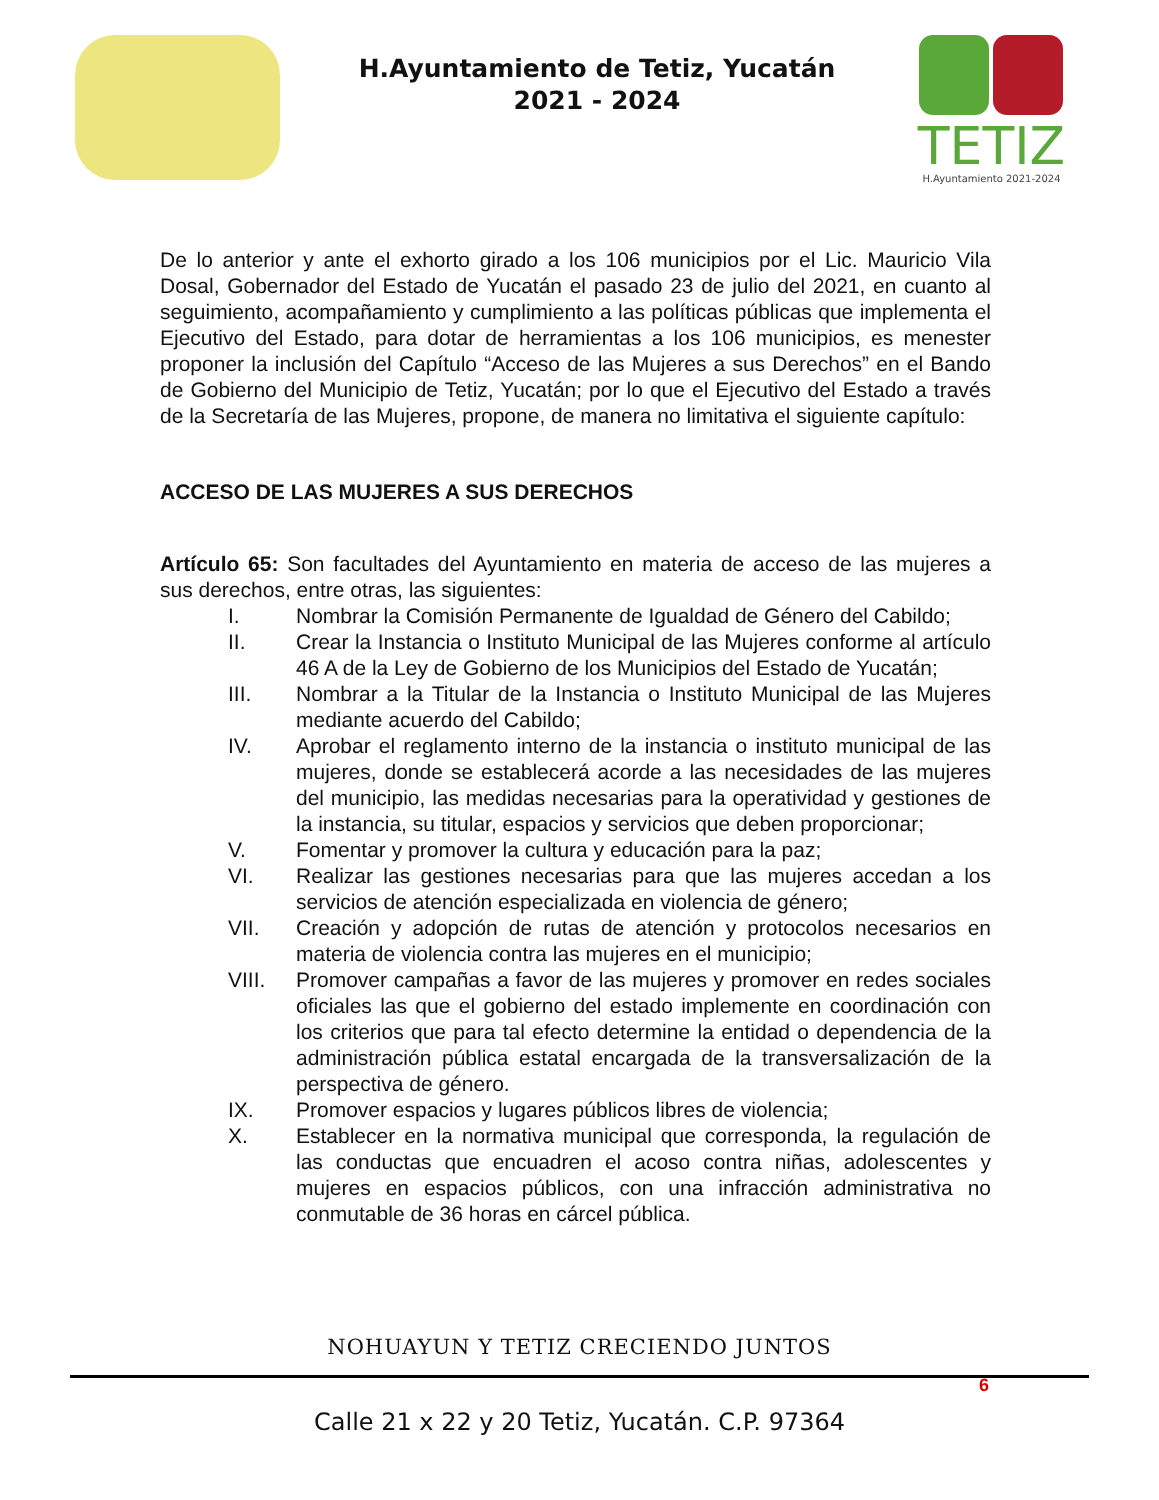H.Ayuntamiento de Tetiz, Yucatán
2021 - 2024
TETIZ
H.Ayuntamiento 2021-2024
De lo anterior y ante el exhorto girado a los 106 municipios por el Lic. Mauricio Vila Dosal, Gobernador del Estado de Yucatán el pasado 23 de julio del 2021, en cuanto al seguimiento, acompañamiento y cumplimiento a las políticas públicas que implementa el Ejecutivo del Estado, para dotar de herramientas a los 106 municipios, es menester proponer la inclusión del Capítulo “Acceso de las Mujeres a sus Derechos” en el Bando de Gobierno del Municipio de Tetiz, Yucatán; por lo que el Ejecutivo del Estado a través de la Secretaría de las Mujeres, propone, de manera no limitativa el siguiente capítulo:
ACCESO DE LAS MUJERES A SUS DERECHOS
Artículo 65: Son facultades del Ayuntamiento en materia de acceso de las mujeres a sus derechos, entre otras, las siguientes:
I. Nombrar la Comisión Permanente de Igualdad de Género del Cabildo;
II. Crear la Instancia o Instituto Municipal de las Mujeres conforme al artículo 46 A de la Ley de Gobierno de los Municipios del Estado de Yucatán;
III. Nombrar a la Titular de la Instancia o Instituto Municipal de las Mujeres mediante acuerdo del Cabildo;
IV. Aprobar el reglamento interno de la instancia o instituto municipal de las mujeres, donde se establecerá acorde a las necesidades de las mujeres del municipio, las medidas necesarias para la operatividad y gestiones de la instancia, su titular, espacios y servicios que deben proporcionar;
V. Fomentar y promover la cultura y educación para la paz;
VI. Realizar las gestiones necesarias para que las mujeres accedan a los servicios de atención especializada en violencia de género;
VII. Creación y adopción de rutas de atención y protocolos necesarios en materia de violencia contra las mujeres en el municipio;
VIII. Promover campañas a favor de las mujeres y promover en redes sociales oficiales las que el gobierno del estado implemente en coordinación con los criterios que para tal efecto determine la entidad o dependencia de la administración pública estatal encargada de la transversalización de la perspectiva de género.
IX. Promover espacios y lugares públicos libres de violencia;
X. Establecer en la normativa municipal que corresponda, la regulación de las conductas que encuadren el acoso contra niñas, adolescentes y mujeres en espacios públicos, con una infracción administrativa no conmutable de 36 horas en cárcel pública.
NOHUAYUN Y TETIZ CRECIENDO JUNTOS
6
Calle 21 x 22 y 20 Tetiz, Yucatán. C.P. 97364